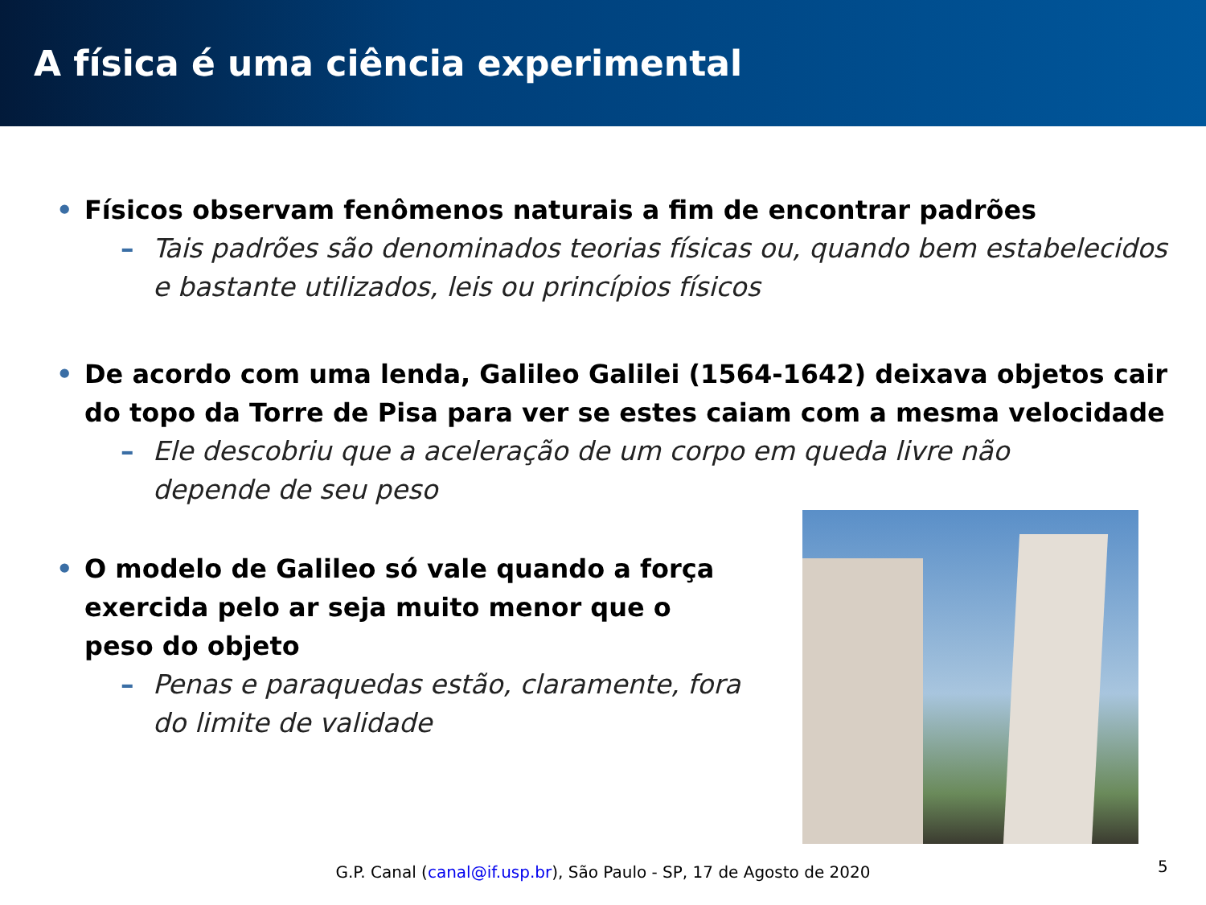A física é uma ciência experimental
• Físicos observam fenômenos naturais a fim de encontrar padrões
– Tais padrões são denominados teorias físicas ou, quando bem estabelecidos e bastante utilizados, leis ou princípios físicos
• De acordo com uma lenda, Galileo Galilei (1564-1642) deixava objetos cair do topo da Torre de Pisa para ver se estes caiam com a mesma velocidade
– Ele descobriu que a aceleração de um corpo em queda livre não depende de seu peso
• O modelo de Galileo só vale quando a força exercida pelo ar seja muito menor que o peso do objeto
– Penas e paraquedas estão, claramente, fora do limite de validade
G.P. Canal (canal@if.usp.br), São Paulo - SP, 17 de Agosto de 2020 5